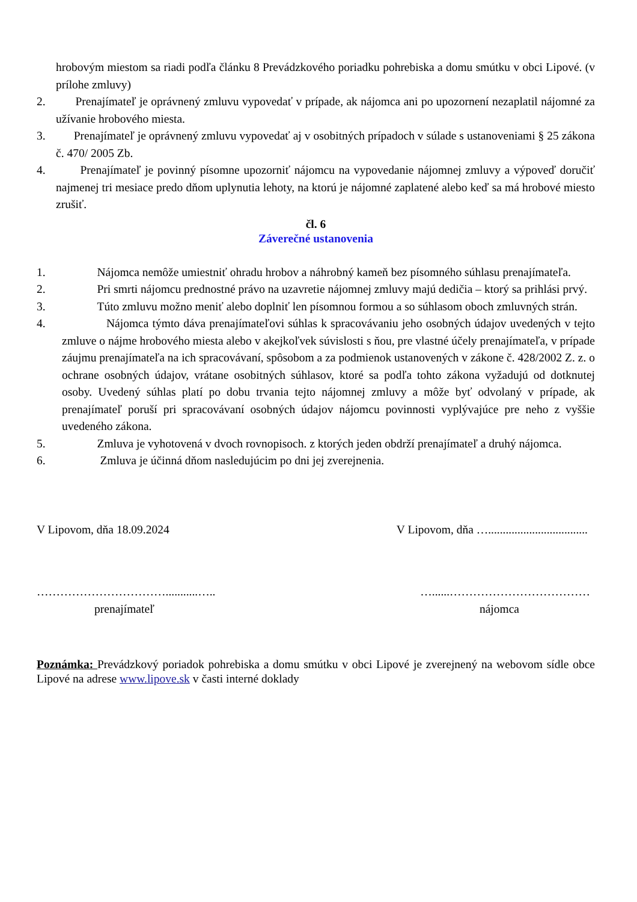hrobovým miestom sa riadi podľa článku 8 Prevádzkového poriadku pohrebiska a domu smútku v obci Lipové. (v prílohe zmluvy)
2. Prenajímateľ je oprávnený zmluvu vypovedať v prípade, ak nájomca ani po upozornení nezaplatil nájomné za užívanie hrobového miesta.
3. Prenajímateľ je oprávnený zmluvu vypovedať aj v osobitných prípadoch v súlade s ustanoveniami § 25 zákona č. 470/ 2005 Zb.
4. Prenajímateľ je povinný písomne upozorniť nájomcu na vypovedanie nájomnej zmluvy a výpoveď doručiť najmenej tri mesiace predo dňom uplynutia lehoty, na ktorú je nájomné zaplatené alebo keď sa má hrobové miesto zrušiť.
čl. 6
Záverečné ustanovenia
1. Nájomca nemôže umiestniť ohradu hrobov a náhrobný kameň bez písomného súhlasu prenajímateľa.
2. Pri smrti nájomcu prednostné právo na uzavretie nájomnej zmluvy majú dedičia – ktorý sa prihlási prvý.
3. Túto zmluvu možno meniť alebo doplniť len písomnou formou a so súhlasom oboch zmluvných strán.
4. Nájomca týmto dáva prenajímateľovi súhlas k spracovávaniu jeho osobných údajov uvedených v tejto zmluve o nájme hrobového miesta alebo v akejkoľvek súvislosti s ňou, pre vlastné účely prenajímateľa, v prípade záujmu prenajímateľa na ich spracovávaní, spôsobom a za podmienok ustanovených v zákone č. 428/2002 Z. z. o ochrane osobných údajov, vrátane osobitných súhlasov, ktoré sa podľa tohto zákona vyžadujú od dotknutej osoby. Uvedený súhlas platí po dobu trvania tejto nájomnej zmluvy a môže byť odvolaný v prípade, ak prenajímateľ poruší pri spracovávaní osobných údajov nájomcu povinnosti vyplývajúce pre neho z vyššie uvedeného zákona.
5. Zmluva je vyhotovená v dvoch rovnopisoch. z ktorých jeden obdrží prenajímateľ a druhý nájomca.
6. Zmluva je účinná dňom nasledujúcim po dni jej zverejnenia.
V Lipovom, dňa 18.09.2024 V Lipovom, dňa …..................................
……………………………...........….. …......………………………………
prenajímateľ nájomca
Poznámka: Prevádzkový poriadok pohrebiska a domu smútku v obci Lipové je zverejnený na webovom sídle obce Lipové na adrese www.lipove.sk v časti interné doklady